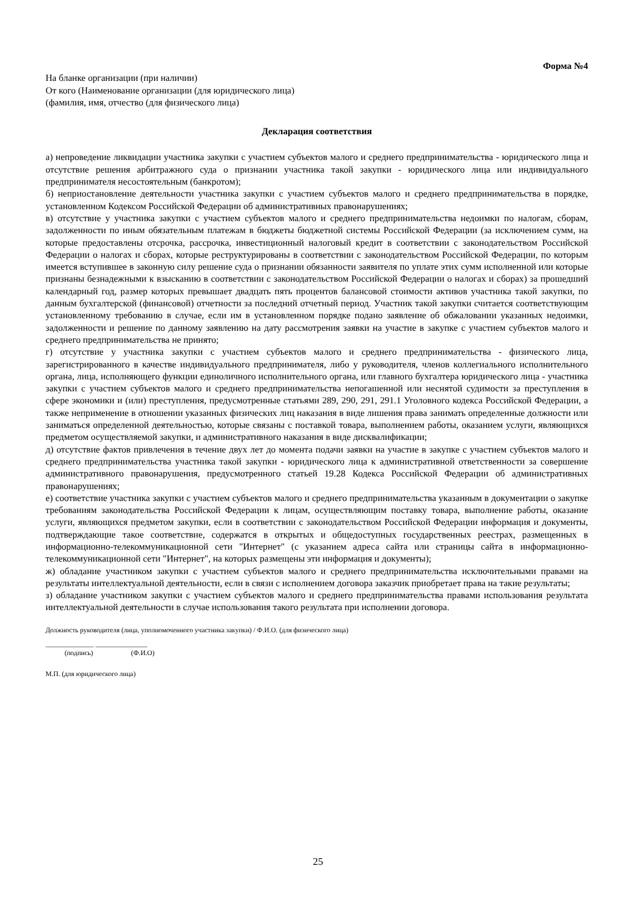Форма №4
На бланке организации (при наличии)
От кого (Наименование организации (для юридического лица)
(фамилия, имя, отчество (для физического лица)
Декларация соответствия
а) непроведение ликвидации участника закупки с участием субъектов малого и среднего предпринимательства - юридического лица и отсутствие решения арбитражного суда о признании участника такой закупки - юридического лица или индивидуального предпринимателя несостоятельным (банкротом);
б) неприостановление деятельности участника закупки с участием субъектов малого и среднего предпринимательства в порядке, установленном Кодексом Российской Федерации об административных правонарушениях;
в) отсутствие у участника закупки с участием субъектов малого и среднего предпринимательства недоимки по налогам, сборам, задолженности по иным обязательным платежам в бюджеты бюджетной системы Российской Федерации (за исключением сумм, на которые предоставлены отсрочка, рассрочка, инвестиционный налоговый кредит в соответствии с законодательством Российской Федерации о налогах и сборах, которые реструктурированы в соответствии с законодательством Российской Федерации, по которым имеется вступившее в законную силу решение суда о признании обязанности заявителя по уплате этих сумм исполненной или которые признаны безнадежными к взысканию в соответствии с законодательством Российской Федерации о налогах и сборах) за прошедший календарный год, размер которых превышает двадцать пять процентов балансовой стоимости активов участника такой закупки, по данным бухгалтерской (финансовой) отчетности за последний отчетный период. Участник такой закупки считается соответствующим установленному требованию в случае, если им в установленном порядке подано заявление об обжаловании указанных недоимки, задолженности и решение по данному заявлению на дату рассмотрения заявки на участие в закупке с участием субъектов малого и среднего предпринимательства не принято;
г) отсутствие у участника закупки с участием субъектов малого и среднего предпринимательства - физического лица, зарегистрированного в качестве индивидуального предпринимателя, либо у руководителя, членов коллегиального исполнительного органа, лица, исполняющего функции единоличного исполнительного органа, или главного бухгалтера юридического лица - участника закупки с участием субъектов малого и среднего предпринимательства непогашенной или неснятой судимости за преступления в сфере экономики и (или) преступления, предусмотренные статьями 289, 290, 291, 291.1 Уголовного кодекса Российской Федерации, а также неприменение в отношении указанных физических лиц наказания в виде лишения права занимать определенные должности или заниматься определенной деятельностью, которые связаны с поставкой товара, выполнением работы, оказанием услуги, являющихся предметом осуществляемой закупки, и административного наказания в виде дисквалификации;
д) отсутствие фактов привлечения в течение двух лет до момента подачи заявки на участие в закупке с участием субъектов малого и среднего предпринимательства участника такой закупки - юридического лица к административной ответственности за совершение административного правонарушения, предусмотренного статьей 19.28 Кодекса Российской Федерации об административных правонарушениях;
е) соответствие участника закупки с участием субъектов малого и среднего предпринимательства указанным в документации о закупке требованиям законодательства Российской Федерации к лицам, осуществляющим поставку товара, выполнение работы, оказание услуги, являющихся предметом закупки, если в соответствии с законодательством Российской Федерации информация и документы, подтверждающие такое соответствие, содержатся в открытых и общедоступных государственных реестрах, размещенных в информационно-телекоммуникационной сети "Интернет" (с указанием адреса сайта или страницы сайта в информационно-телекоммуникационной сети "Интернет", на которых размещены эти информация и документы);
ж) обладание участником закупки с участием субъектов малого и среднего предпринимательства исключительными правами на результаты интеллектуальной деятельности, если в связи с исполнением договора заказчик приобретает права на такие результаты;
з) обладание участником закупки с участием субъектов малого и среднего предпринимательства правами использования результата интеллектуальной деятельности в случае использования такого результата при исполнении договора.
Должность руководителя (лица, уполномоченного участника закупки) / Ф.И.О. (для физического лица)
______________ _______________
(подпись) (Ф.И.О)
М.П. (для юридического лица)
25